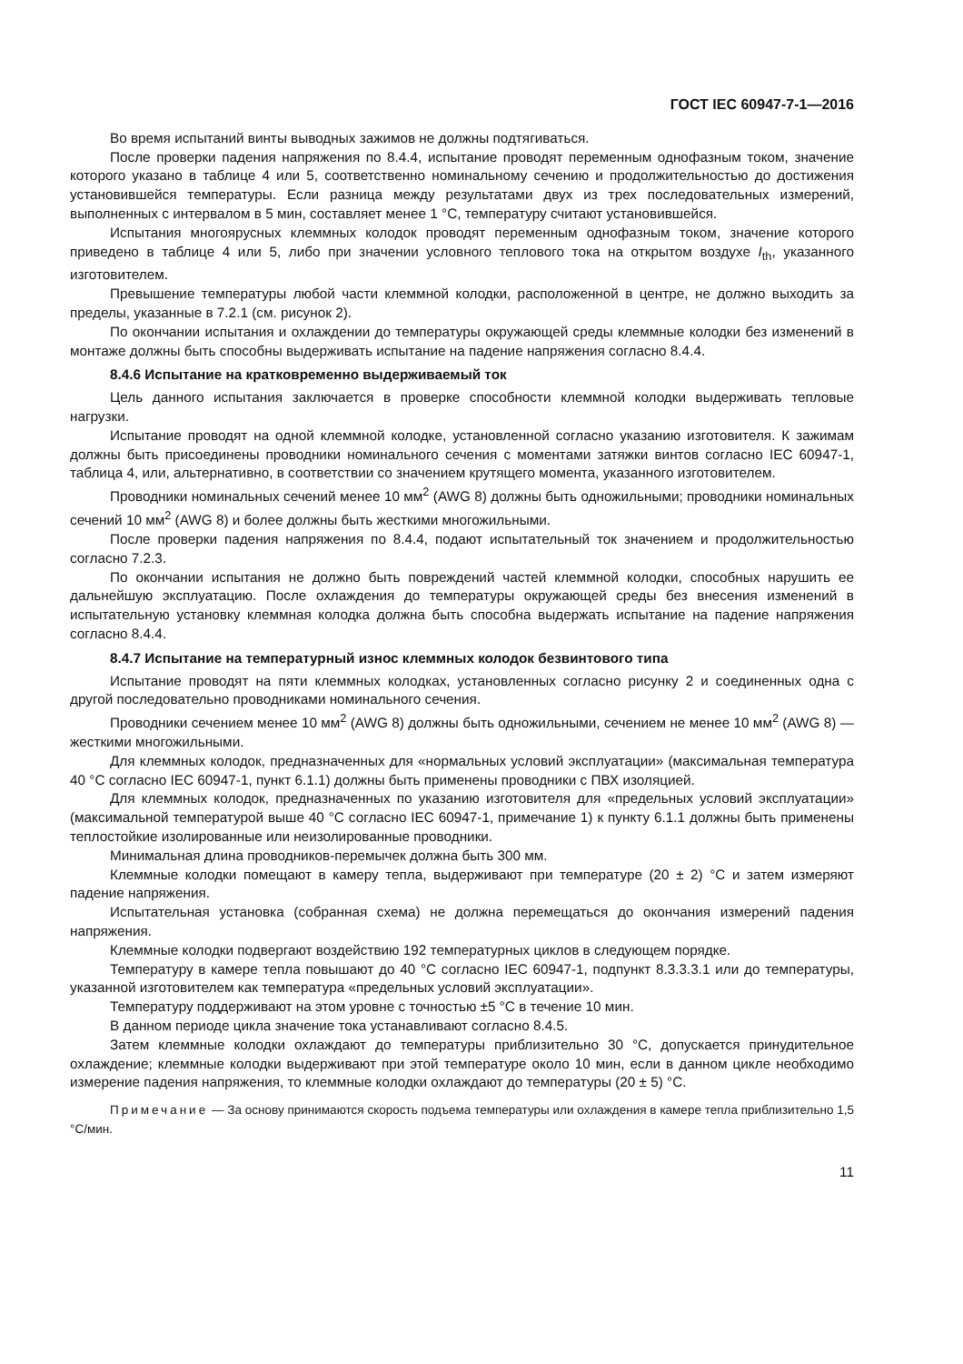ГОСТ IEC 60947-7-1—2016
Во время испытаний винты выводных зажимов не должны подтягиваться.
После проверки падения напряжения по 8.4.4, испытание проводят переменным однофазным током, значение которого указано в таблице 4 или 5, соответственно номинальному сечению и продолжительностью до достижения установившейся температуры. Если разница между результатами двух из трех последовательных измерений, выполненных с интервалом в 5 мин, составляет менее 1 °C, температуру считают установившейся.
Испытания многоярусных клеммных колодок проводят переменным однофазным током, значение которого приведено в таблице 4 или 5, либо при значении условного теплового тока на открытом воздухе I<sub>th</sub>, указанного изготовителем.
Превышение температуры любой части клеммной колодки, расположенной в центре, не должно выходить за пределы, указанные в 7.2.1 (см. рисунок 2).
По окончании испытания и охлаждении до температуры окружающей среды клеммные колодки без изменений в монтаже должны быть способны выдерживать испытание на падение напряжения согласно 8.4.4.
8.4.6 Испытание на кратковременно выдерживаемый ток
Цель данного испытания заключается в проверке способности клеммной колодки выдерживать тепловые нагрузки.
Испытание проводят на одной клеммной колодке, установленной согласно указанию изготовителя. К зажимам должны быть присоединены проводники номинального сечения с моментами затяжки винтов согласно IEC 60947-1, таблица 4, или, альтернативно, в соответствии со значением крутящего момента, указанного изготовителем.
Проводники номинальных сечений менее 10 мм<sup>2</sup> (AWG 8) должны быть одножильными; проводники номинальных сечений 10 мм<sup>2</sup> (AWG 8) и более должны быть жесткими многожильными.
После проверки падения напряжения по 8.4.4, подают испытательный ток значением и продолжительностью согласно 7.2.3.
По окончании испытания не должно быть повреждений частей клеммной колодки, способных нарушить ее дальнейшую эксплуатацию. После охлаждения до температуры окружающей среды без внесения изменений в испытательную установку клеммная колодка должна быть способна выдержать испытание на падение напряжения согласно 8.4.4.
8.4.7 Испытание на температурный износ клеммных колодок безвинтового типа
Испытание проводят на пяти клеммных колодках, установленных согласно рисунку 2 и соединенных одна с другой последовательно проводниками номинального сечения.
Проводники сечением менее 10 мм<sup>2</sup> (AWG 8) должны быть одножильными, сечением не менее 10 мм<sup>2</sup> (AWG 8) — жесткими многожильными.
Для клеммных колодок, предназначенных для «нормальных условий эксплуатации» (максимальная температура 40 °C согласно IEC 60947-1, пункт 6.1.1) должны быть применены проводники с ПВХ изоляцией.
Для клеммных колодок, предназначенных по указанию изготовителя для «предельных условий эксплуатации» (максимальной температурой выше 40 °C согласно IEC 60947-1, примечание 1) к пункту 6.1.1 должны быть применены теплостойкие изолированные или неизолированные проводники.
Минимальная длина проводников-перемычек должна быть 300 мм.
Клеммные колодки помещают в камеру тепла, выдерживают при температуре (20 ± 2) °C и затем измеряют падение напряжения.
Испытательная установка (собранная схема) не должна перемещаться до окончания измерений падения напряжения.
Клеммные колодки подвергают воздействию 192 температурных циклов в следующем порядке.
Температуру в камере тепла повышают до 40 °C согласно IEC 60947-1, подпункт 8.3.3.3.1 или до температуры, указанной изготовителем как температура «предельных условий эксплуатации».
Температуру поддерживают на этом уровне с точностью ±5 °C в течение 10 мин.
В данном периоде цикла значение тока устанавливают согласно 8.4.5.
Затем клеммные колодки охлаждают до температуры приблизительно 30 °C, допускается принудительное охлаждение; клеммные колодки выдерживают при этой температуре около 10 мин, если в данном цикле необходимо измерение падения напряжения, то клеммные колодки охлаждают до температуры (20 ± 5) °C.
Примечание — За основу принимаются скорость подъема температуры или охлаждения в камере тепла приблизительно 1,5 °C/мин.
11